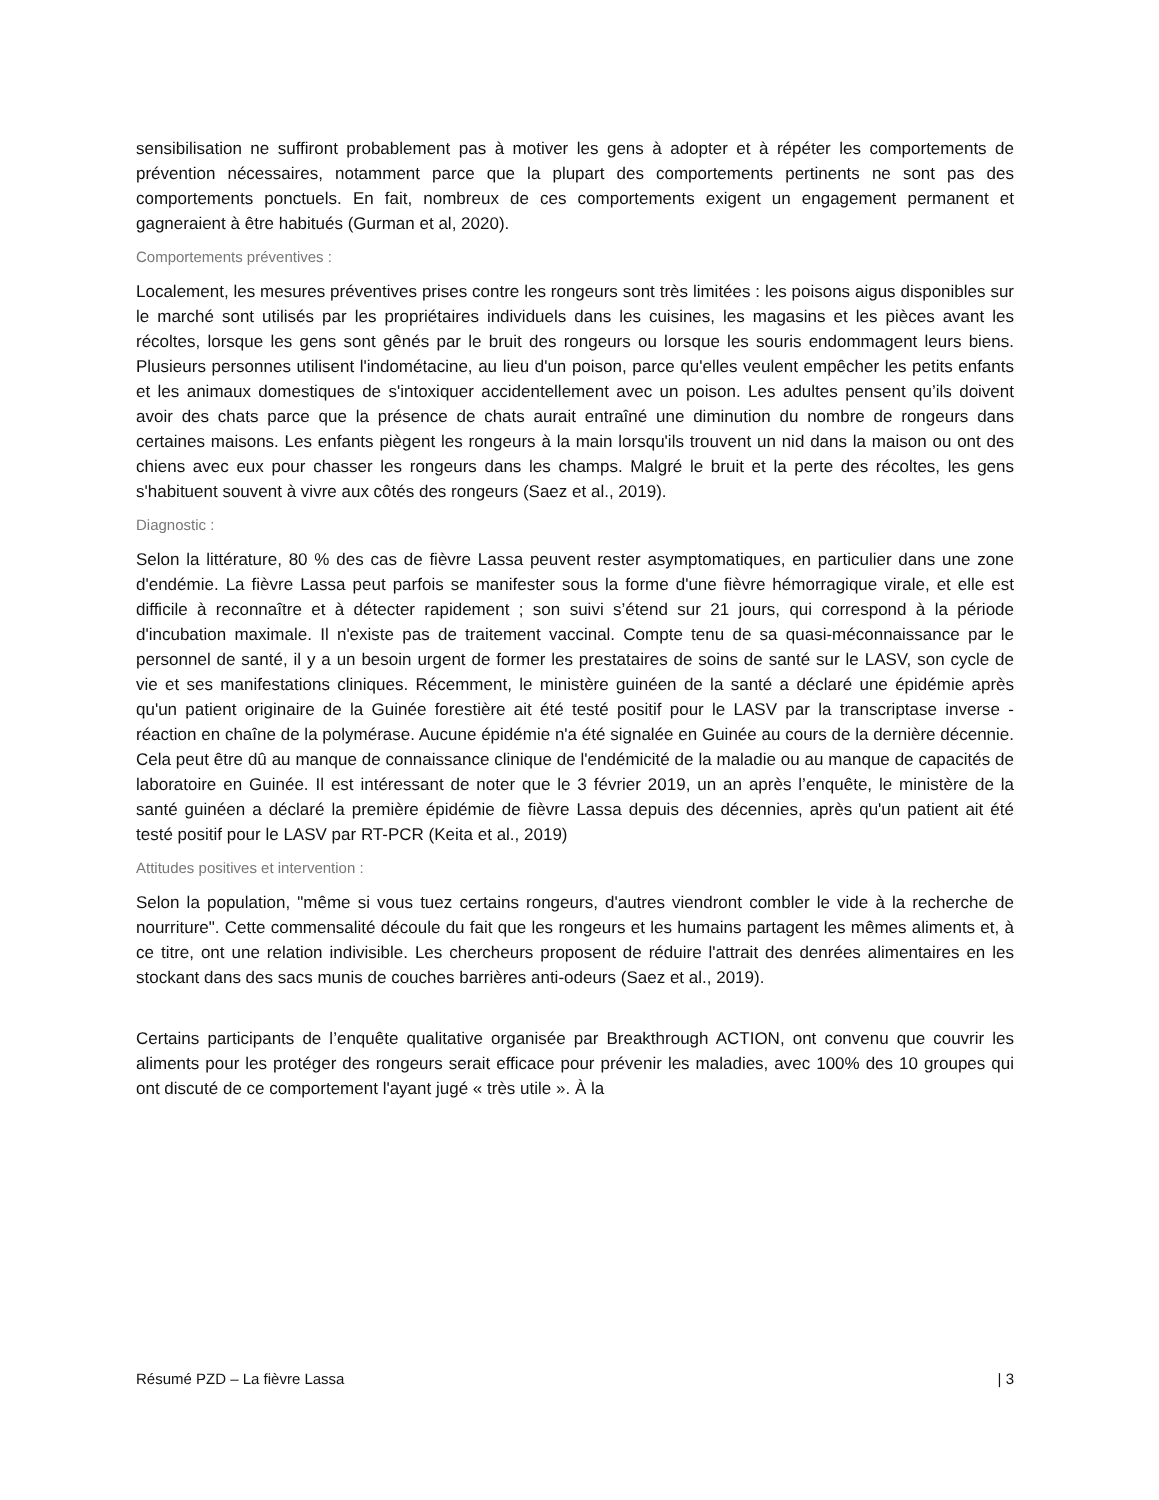sensibilisation ne suffiront probablement pas à motiver les gens à adopter et à répéter les comportements de prévention nécessaires, notamment parce que la plupart des comportements pertinents ne sont pas des comportements ponctuels. En fait, nombreux de ces comportements exigent un engagement permanent et gagneraient à être habitués (Gurman et al, 2020).
Comportements préventives :
Localement, les mesures préventives prises contre les rongeurs sont très limitées : les poisons aigus disponibles sur le marché sont utilisés par les propriétaires individuels dans les cuisines, les magasins et les pièces avant les récoltes, lorsque les gens sont gênés par le bruit des rongeurs ou lorsque les souris endommagent leurs biens. Plusieurs personnes utilisent l'indométacine, au lieu d'un poison, parce qu'elles veulent empêcher les petits enfants et les animaux domestiques de s'intoxiquer accidentellement avec un poison. Les adultes pensent qu’ils doivent avoir des chats parce que la présence de chats aurait entraîné une diminution du nombre de rongeurs dans certaines maisons. Les enfants piègent les rongeurs à la main lorsqu'ils trouvent un nid dans la maison ou ont des chiens avec eux pour chasser les rongeurs dans les champs. Malgré le bruit et la perte des récoltes, les gens s'habituent souvent à vivre aux côtés des rongeurs (Saez et al., 2019).
Diagnostic :
Selon la littérature, 80 % des cas de fièvre Lassa peuvent rester asymptomatiques, en particulier dans une zone d'endémie. La fièvre Lassa peut parfois se manifester sous la forme d'une fièvre hémorragique virale, et elle est difficile à reconnaître et à détecter rapidement ; son suivi s’étend sur 21 jours, qui correspond à la période d'incubation maximale. Il n'existe pas de traitement vaccinal. Compte tenu de sa quasi-méconnaissance par le personnel de santé, il y a un besoin urgent de former les prestataires de soins de santé sur le LASV, son cycle de vie et ses manifestations cliniques. Récemment, le ministère guinéen de la santé a déclaré une épidémie après qu'un patient originaire de la Guinée forestière ait été testé positif pour le LASV par la transcriptase inverse - réaction en chaîne de la polymérase. Aucune épidémie n'a été signalée en Guinée au cours de la dernière décennie. Cela peut être dû au manque de connaissance clinique de l'endémicité de la maladie ou au manque de capacités de laboratoire en Guinée. Il est intéressant de noter que le 3 février 2019, un an après l’enquête, le ministère de la santé guinéen a déclaré la première épidémie de fièvre Lassa depuis des décennies, après qu'un patient ait été testé positif pour le LASV par RT-PCR (Keita et al., 2019)
Attitudes positives et intervention :
Selon la population, "même si vous tuez certains rongeurs, d'autres viendront combler le vide à la recherche de nourriture". Cette commensalité découle du fait que les rongeurs et les humains partagent les mêmes aliments et, à ce titre, ont une relation indivisible. Les chercheurs proposent de réduire l'attrait des denrées alimentaires en les stockant dans des sacs munis de couches barrières anti-odeurs (Saez et al., 2019).
Certains participants de l’enquête qualitative organisée par Breakthrough ACTION, ont convenu que couvrir les aliments pour les protéger des rongeurs serait efficace pour prévenir les maladies, avec 100% des 10 groupes qui ont discuté de ce comportement l'ayant jugé « très utile ». À la
Résumé PZD – La fièvre Lassa | 3